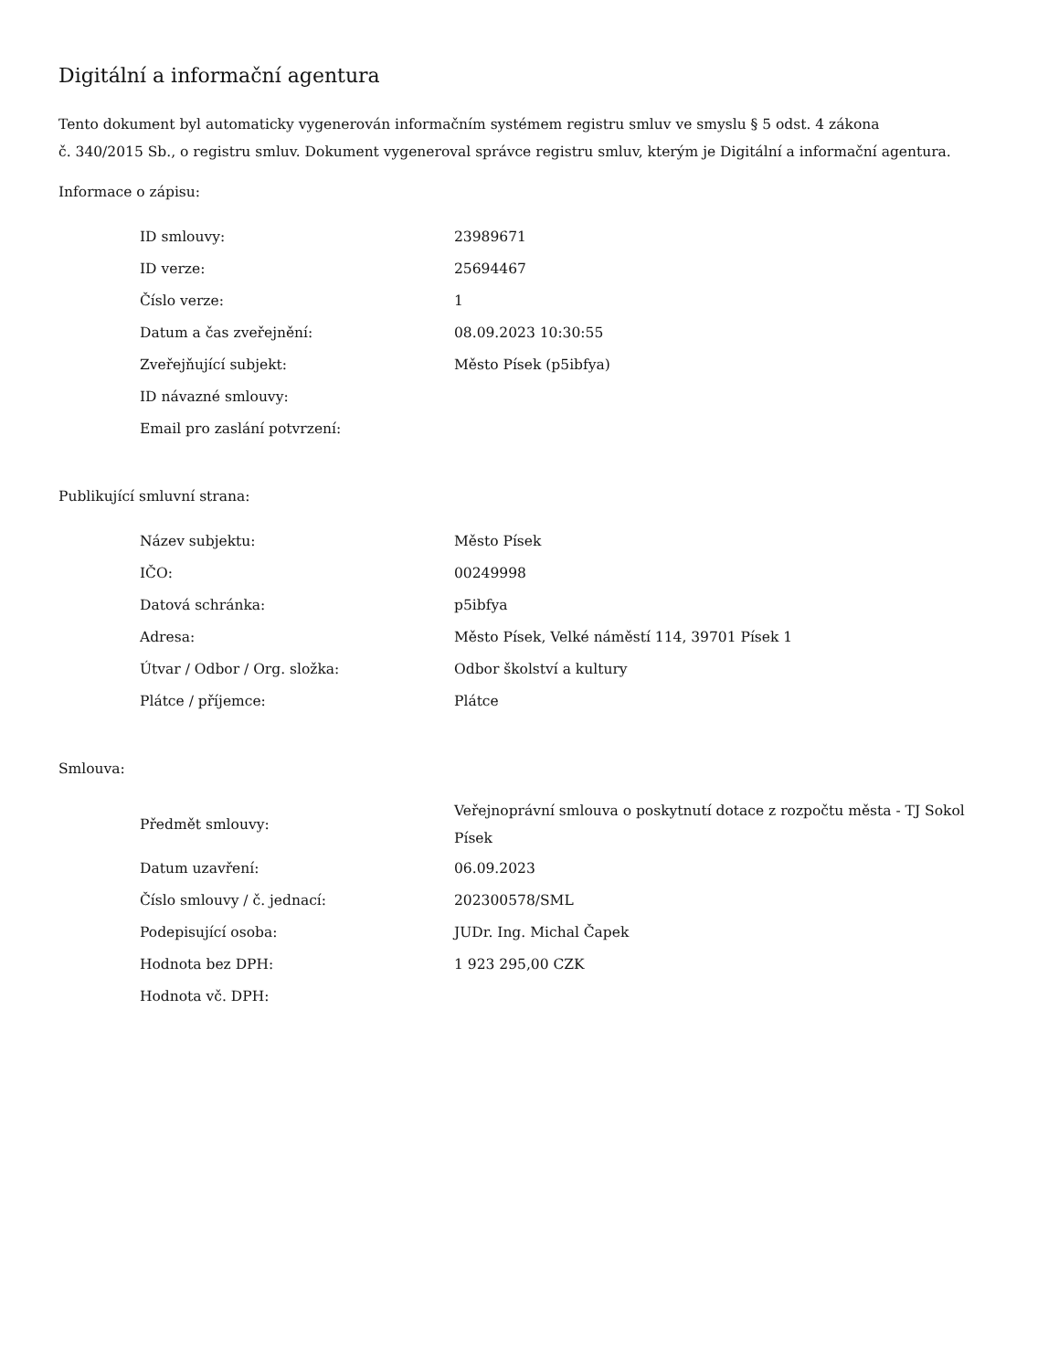Digitální a informační agentura
Tento dokument byl automaticky vygenerován informačním systémem registru smluv ve smyslu § 5 odst. 4 zákona
č. 340/2015 Sb., o registru smluv. Dokument vygeneroval správce registru smluv, kterým je Digitální a informační agentura.
Informace o zápisu:
| ID smlouvy: | 23989671 |
| ID verze: | 25694467 |
| Číslo verze: | 1 |
| Datum a čas zveřejnění: | 08.09.2023 10:30:55 |
| Zveřejňující subjekt: | Město Písek (p5ibfya) |
| ID návazné smlouvy: | |
| Email pro zaslání potvrzení: | |
Publikující smluvní strana:
| Název subjektu: | Město Písek |
| IČO: | 00249998 |
| Datová schránka: | p5ibfya |
| Adresa: | Město Písek, Velké náměstí 114, 39701 Písek 1 |
| Útvar / Odbor / Org. složka: | Odbor školství a kultury |
| Plátce / příjemce: | Plátce |
Smlouva:
| Předmět smlouvy: | Veřejnoprávní smlouva o poskytnutí dotace z rozpočtu města - TJ Sokol Písek |
| Datum uzavření: | 06.09.2023 |
| Číslo smlouvy / č. jednací: | 202300578/SML |
| Podepisující osoba: | JUDr. Ing. Michal Čapek |
| Hodnota bez DPH: | 1 923 295,00 CZK |
| Hodnota vč. DPH: | |